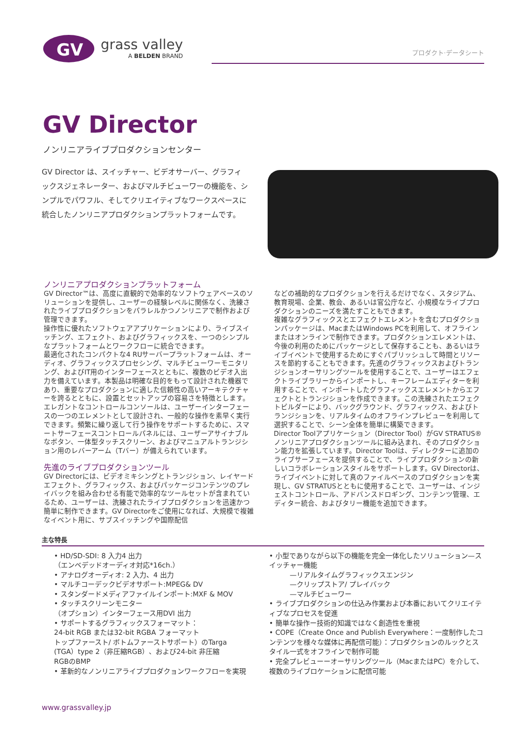GV
grass valley
A BELDEN BRAND
プロダクト·データシート
GV Director
ノンリニアライブプロダクションセンター
GV Director は、スイッチャー、ビデオサーバー、グラフィックスジェネレーター、およびマルチビューワーの機能を、シンプルでパワフル、そしてクリエイティブなワークスペースに統合したノンリニアプロダクションプラットフォームです。
ノンリニアプロダクションプラットフォーム
GV Director™は、高度に直観的で効率的なソフトウェアベースのソリューションを提供し、ユーザーの経験レベルに関係なく、洗練されたライブプロダクションをパラレルかつノンリニアで制作および管理できます。
操作性に優れたソフトウェアアプリケーションにより、ライブスイッチング、エフェクト、およびグラフィックスを、一つのシンプルなプラットフォームとワークフローに統合できます。
最適化されたコンパクトな4 RUサーバープラットフォームは、オーディオ、グラフィックスプロセシング、マルチビューワーモニタリング、およびIT用のインターフェースとともに、複数のビデオ入出力を備えています。本製品は明確な目的をもって設計された機器であり、重要なプロダクションに適した信頼性の高いアーキテクチャーを誇るとともに、設置とセットアップの容易さを特徴とします。
エレガントなコントロールコンソールは、ユーザーインターフェースの一つのエレメントとして設計され、一般的な操作を素早く実行できます。頻繁に繰り返して行う操作をサポートするために、スマートサーフェースコントロールパネルには、ユーザーアサイナブルなボタン、一体型タッチスクリーン、およびマニュアルトランジション用のレバーアーム（Tバー）が備えられています。
先進のライブプロダクションツール
GV Directorには、ビデオミキシングとトランジション、レイヤードエフェクト、グラフィックス、およびパッケージコンテンツのプレイバックを組み合わせる有能で効率的なツールセットが含まれているため、ユーザーは、洗練されたライブプロダクションを迅速かつ簡単に制作できます。GV Directorをご使用になれば、大規模で複雑なイベント用に、サブスイッチングや国際配信
などの補助的なプロダクションを行えるだけでなく、スタジアム、教育現場、企業、教会、あるいは官公庁など、小規模なライブプロダクションのニーズを満たすこともできます。
複雑なグラフィックスとエフェクトエレメントを含むプロダクションパッケージは、MacまたはWindows PCを利用して、オフラインまたはオンラインで制作できます。プロダクションエレメントは、今後の利用のためにパッケージとして保存することも、あるいはライブイベントで使用するためにすぐパブリッシュして時間とリソースを節約することもできます。先進のグラフィックスおよびトランジションオーサリングツールを使用することで、ユーザーはエフェクトライブラリーからインポートし、キーフレームエディターを利用することで、インポートしたグラフィックスエレメントからエフェクトとトランジションを作成できます。この洗練されたエフェクトビルダーにより、バックグラウンド、グラフィックス、およびトランジションを、リアルタイムのオフラインプレビューを利用して選択することで、シーン全体を簡単に構築できます。
Director Toolアプリケーション（Director Tool）がGV STRATUS®ノンリニアプロダクションツールに組み込まれ、そのプロダクション能力を拡張しています。Director Toolは、ディレクターに追加のライブサーフェースを提供することで、ライブプロダクションの新しいコラボレーションスタイルをサポートします。GV Directorは、ライブイベントに対して真のファイルベースのプロダクションを実現し、GV STRATUSとともに使用することで、ユーザーは、インジェストコントロール、アドバンスドロギング、コンテンツ管理、エディター統合、およびタリー機能を追加できます。
主な特長
• HD/SD-SDI: 8 入力4 出力
（エンベデッドオーディオ対応*16ch.）
• アナログオーディオ: 2 入力、4 出力
• マルチコーデックビデオサポート:MPEG& DV
• スタンダードメディアファイルインポート:MXF & MOV
• タッチスクリーンモニター
（オプション）インターフェース用DVI 出力
• サポートするグラフィックスフォーマット：
24-bit RGB または32-bit RGBA フォーマット
トップファースト/ ボトムファーストサポート）のTarga
(TGA）type 2（非圧縮RGB）、および24-bit 非圧縮
RGBのBMP
• 革新的なノンリニアライブプロダクョンワークフローを実現
• 小型でありながら以下の機能を完全一体化したソリューション—スイッチャー機能
   —リアルタイムグラフィックスエンジン
   —クリップストア/ プレイバック
   —マルチビューワー
• ライブプロダクションの仕込み作業および本番においてクリエイティブなプロセスを促進
• 簡単な操作ー技術的知識ではなく創造性を重視
• COPE（Create Once and Publish Everywhere：一度制作したコンテンツを様々な媒体に再配信可能）：プロダクションのルックとスタイル一式をオフラインで制作可能
• 完全プレビューーオーサリングツール（MacまたはPC）を介して、複数のライブロケーションに配信可能
www.grassvalley.jp